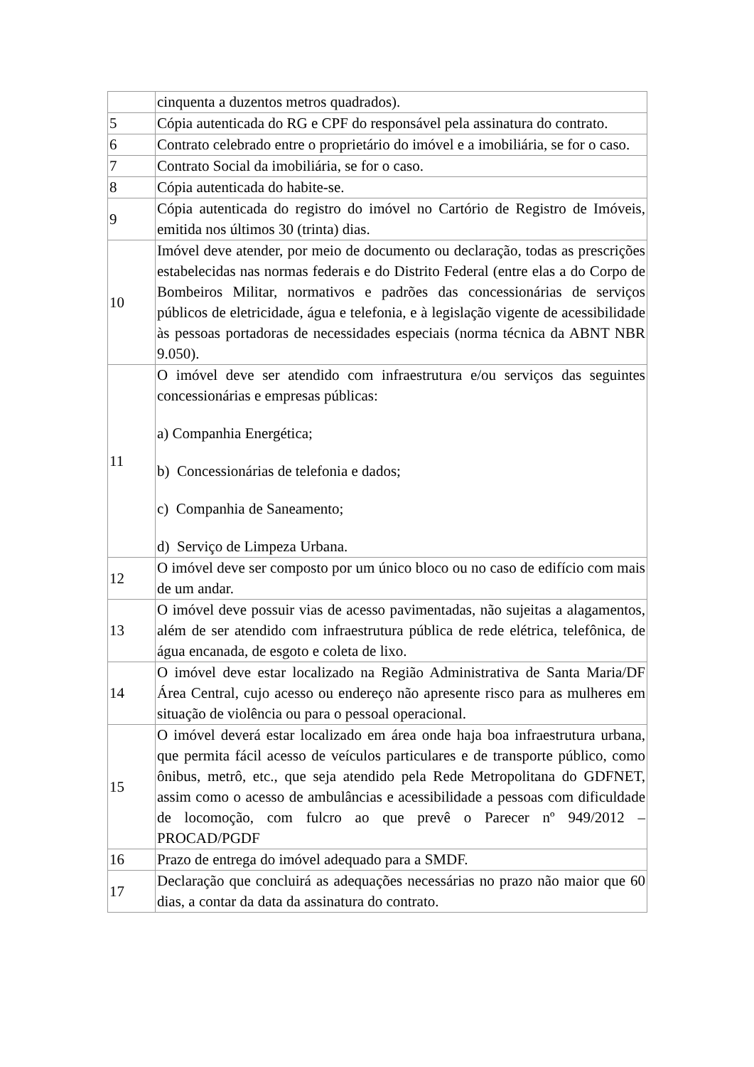| | cinquenta a duzentos metros quadrados). |
| 5 | Cópia autenticada do RG e CPF do responsável pela assinatura do contrato. |
| 6 | Contrato celebrado entre o proprietário do imóvel e a imobiliária, se for o caso. |
| 7 | Contrato Social da imobiliária, se for o caso. |
| 8 | Cópia autenticada do habite-se. |
| 9 | Cópia autenticada do registro do imóvel no Cartório de Registro de Imóveis, emitida nos últimos 30 (trinta) dias. |
| 10 | Imóvel deve atender, por meio de documento ou declaração, todas as prescrições estabelecidas nas normas federais e do Distrito Federal (entre elas a do Corpo de Bombeiros Militar, normativos e padrões das concessionárias de serviços públicos de eletricidade, água e telefonia, e à legislação vigente de acessibilidade às pessoas portadoras de necessidades especiais (norma técnica da ABNT NBR 9.050). |
| 11 | O imóvel deve ser atendido com infraestrutura e/ou serviços das seguintes concessionárias e empresas públicas: a) Companhia Energética; b) Concessionárias de telefonia e dados; c) Companhia de Saneamento; d) Serviço de Limpeza Urbana. |
| 12 | O imóvel deve ser composto por um único bloco ou no caso de edifício com mais de um andar. |
| 13 | O imóvel deve possuir vias de acesso pavimentadas, não sujeitas a alagamentos, além de ser atendido com infraestrutura pública de rede elétrica, telefônica, de água encanada, de esgoto e coleta de lixo. |
| 14 | O imóvel deve estar localizado na Região Administrativa de Santa Maria/DF Área Central, cujo acesso ou endereço não apresente risco para as mulheres em situação de violência ou para o pessoal operacional. |
| 15 | O imóvel deverá estar localizado em área onde haja boa infraestrutura urbana, que permita fácil acesso de veículos particulares e de transporte público, como ônibus, metrô, etc., que seja atendido pela Rede Metropolitana do GDFNET, assim como o acesso de ambulâncias e acessibilidade a pessoas com dificuldade de locomoção, com fulcro ao que prevê o Parecer nº 949/2012 – PROCAD/PGDF |
| 16 | Prazo de entrega do imóvel adequado para a SMDF. |
| 17 | Declaração que concluirá as adequações necessárias no prazo não maior que 60 dias, a contar da data da assinatura do contrato. |